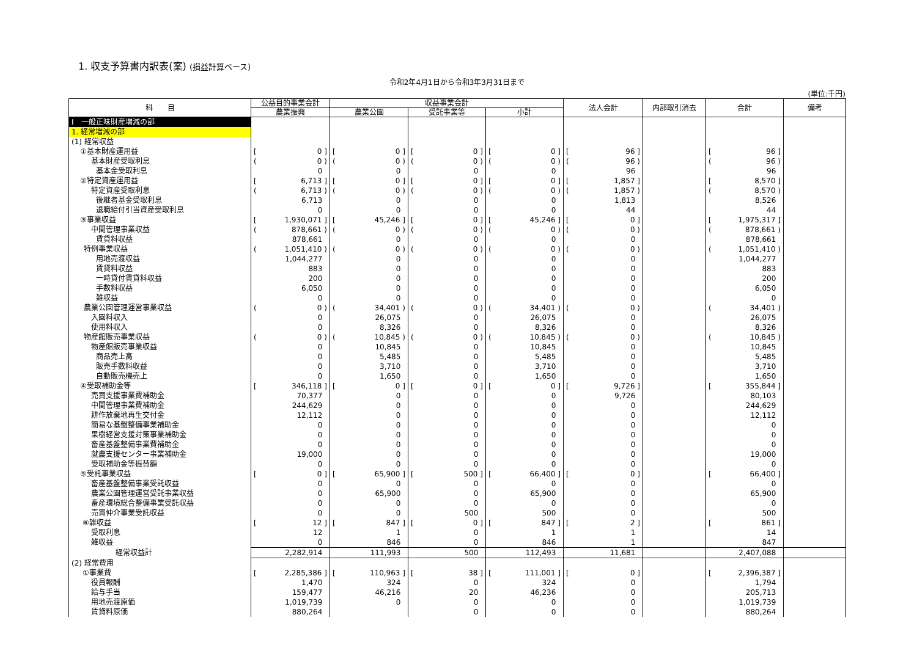1. 収支予算書内訳表(案) (損益計算ベース)
令和2年4月1日から令和3年3月31日まで
(単位:千円)
| 科 目 | 公益目的事業会計 | 収益事業会計 | | | 法人会計 | 内部取引消去 | 合計 | 備考 |
| --- | --- | --- | --- | --- | --- | --- | --- | --- |
| | 農業振興 | 農業公園 | 受託事業等 | 小計 | | | | |
| Ⅰ 一般正味財産増減の部 | | | | | | | | |
| 1. 経常増減の部 | | | | | | | | |
| (1) 経常収益 | | | | | | | | |
| ①基本財産運用益 | [ 0 ] | [ 0 ] | [ 0 ] | [ 0 ] | [ 96 ] | | [ 96 ] | |
| 基本財産受取利息 | ( 0 ) | ( 0 ) | ( 0 ) | ( 0 ) | ( 96 ) | | ( 96 ) | |
| 基本金受取利息 | 0 | 0 | 0 | 0 | 96 | | 96 | |
| ②特定資産運用益 | [ 6,713 ] | [ 0 ] | [ 0 ] | [ 0 ] | [ 1,857 ] | | [ 8,570 ] | |
| 特定資産受取利息 | ( 6,713 ) | ( 0 ) | ( 0 ) | ( 0 ) | ( 1,857 ) | | ( 8,570 ) | |
| 後継者基金受取利息 | 6,713 | 0 | 0 | 0 | 1,813 | | 8,526 | |
| 退職給付引当資産受取利息 | 0 | 0 | 0 | 0 | 44 | | 44 | |
| ③事業収益 | [ 1,930,071 ] | [ 45,246 ] | [ 0 ] | [ 45,246 ] | [ 0 ] | | [ 1,975,317 ] | |
| 中間管理事業収益 | ( 878,661 ) | ( 0 ) | ( 0 ) | ( 0 ) | ( 0 ) | | ( 878,661 ) | |
| 賃貸料収益 | 878,661 | 0 | 0 | 0 | 0 | | 878,661 | |
| 特例事業収益 | ( 1,051,410 ) | ( 0 ) | ( 0 ) | ( 0 ) | ( 0 ) | | ( 1,051,410 ) | |
| 用地売渡収益 | 1,044,277 | 0 | 0 | 0 | 0 | | 1,044,277 | |
| 賃貸料収益 | 883 | 0 | 0 | 0 | 0 | | 883 | |
| 一時貸付賃貸料収益 | 200 | 0 | 0 | 0 | 0 | | 200 | |
| 手数料収益 | 6,050 | 0 | 0 | 0 | 0 | | 6,050 | |
| 雑収益 | 0 | 0 | 0 | 0 | 0 | | 0 | |
| 農業公園管理運営事業収益 | ( 0 ) | ( 34,401 ) | ( 0 ) | ( 34,401 ) | ( 0 ) | | ( 34,401 ) | |
| 入園料収入 | 0 | 26,075 | 0 | 26,075 | 0 | | 26,075 | |
| 使用料収入 | 0 | 8,326 | 0 | 8,326 | 0 | | 8,326 | |
| 物産館販売事業収益 | ( 0 ) | ( 10,845 ) | ( 0 ) | ( 10,845 ) | ( 0 ) | | ( 10,845 ) | |
| 物産館販売事業収益 | 0 | 10,845 | 0 | 10,845 | 0 | | 10,845 | |
| 商品売上高 | 0 | 5,485 | 0 | 5,485 | 0 | | 5,485 | |
| 販売手数料収益 | 0 | 3,710 | 0 | 3,710 | 0 | | 3,710 | |
| 自動販売機売上 | 0 | 1,650 | 0 | 1,650 | 0 | | 1,650 | |
| ④受取補助金等 | [ 346,118 ] | [ 0 ] | [ 0 ] | [ 0 ] | [ 9,726 ] | | [ 355,844 ] | |
| 売買支援事業費補助金 | 70,377 | 0 | 0 | 0 | 9,726 | | 80,103 | |
| 中間管理事業費補助金 | 244,629 | 0 | 0 | 0 | 0 | | 244,629 | |
| 耕作放棄地再生交付金 | 12,112 | 0 | 0 | 0 | 0 | | 12,112 | |
| 簡易な基盤整備事業補助金 | 0 | 0 | 0 | 0 | 0 | | 0 | |
| 果樹経営支援対策事業補助金 | 0 | 0 | 0 | 0 | 0 | | 0 | |
| 畜産基盤整備事業費補助金 | 0 | 0 | 0 | 0 | 0 | | 0 | |
| 就農支援センター事業補助金 | 19,000 | 0 | 0 | 0 | 0 | | 19,000 | |
| 受取補助金等振替額 | 0 | 0 | 0 | 0 | 0 | | 0 | |
| ⑤受託事業収益 | [ 0 ] | [ 65,900 ] | [ 500 ] | [ 66,400 ] | [ 0 ] | | [ 66,400 ] | |
| 畜産基盤整備事業受託収益 | 0 | 0 | 0 | 0 | 0 | | 0 | |
| 農業公園管理運営受託事業収益 | 0 | 65,900 | 0 | 65,900 | 0 | | 65,900 | |
| 畜産環境総合整備事業受託収益 | 0 | 0 | 0 | 0 | 0 | | 0 | |
| 売買仲介事業受託収益 | 0 | 0 | 500 | 500 | 0 | | 500 | |
| ⑥雑収益 | [ 12 ] | [ 847 ] | [ 0 ] | [ 847 ] | [ 2 ] | | [ 861 ] | |
| 受取利息 | 12 | 1 | 0 | 1 | 1 | | 14 | |
| 雑収益 | 0 | 846 | 0 | 846 | 1 | | 847 | |
| 経常収益計 | 2,282,914 | 111,993 | 500 | 112,493 | 11,681 | | 2,407,088 | |
| (2) 経常費用 | | | | | | | | |
| ①事業費 | [ 2,285,386 ] | [ 110,963 ] | [ 38 ] | [ 111,001 ] | [ 0 ] | | [ 2,396,387 ] | |
| 役員報酬 | 1,470 | 324 | 0 | 324 | 0 | | 1,794 | |
| 給与手当 | 159,477 | 46,216 | 20 | 46,236 | 0 | | 205,713 | |
| 用地売渡原価 | 1,019,739 | 0 | 0 | 0 | 0 | | 1,019,739 | |
| 賃貸料原価 | 880,264 | | 0 | 0 | 0 | | 880,264 | |